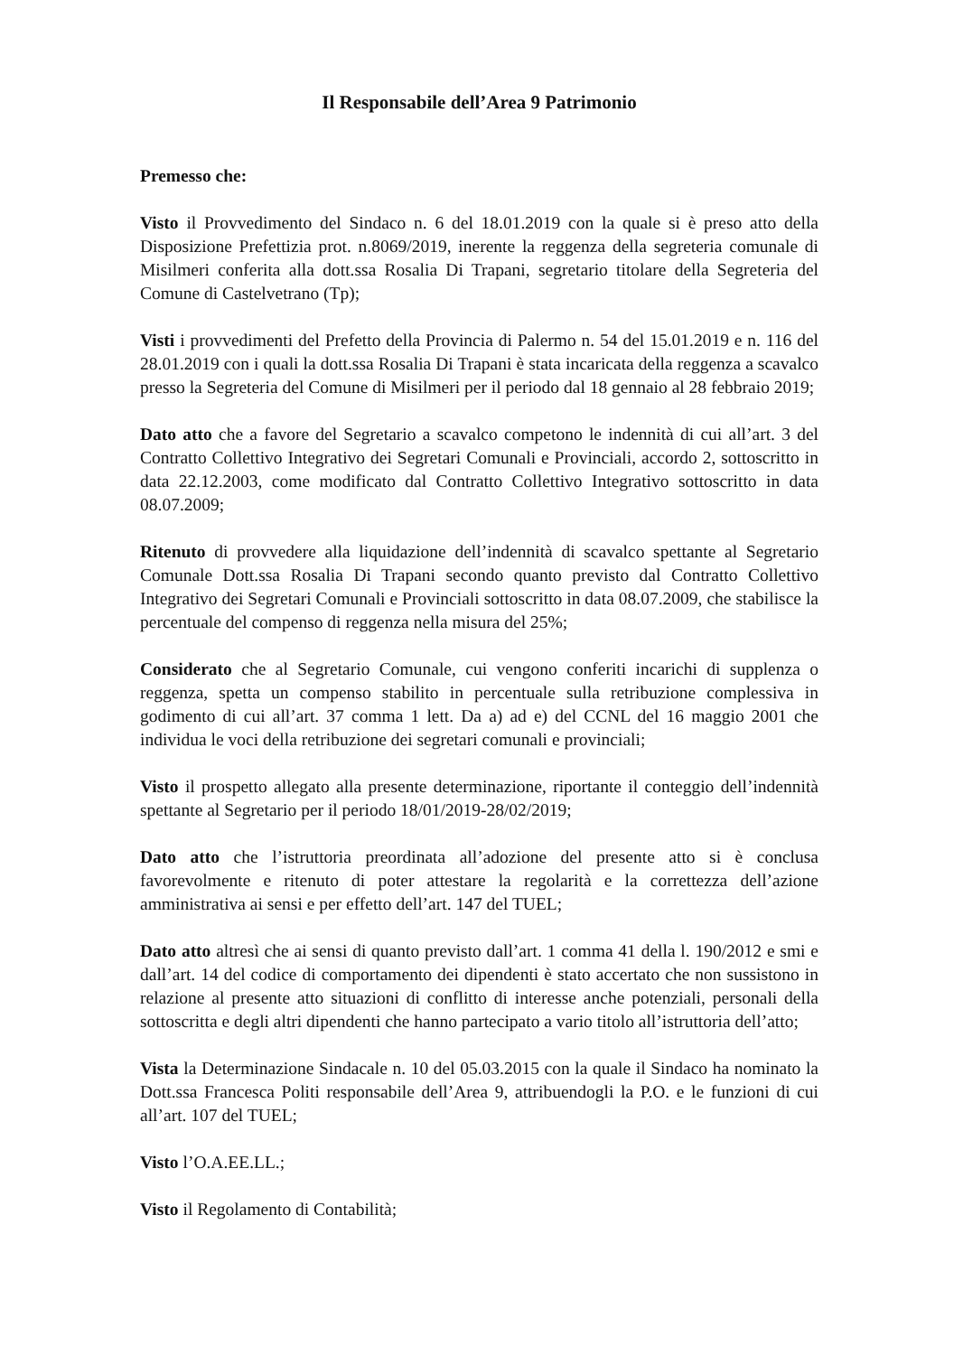Il Responsabile dell’Area 9 Patrimonio
Premesso che:
Visto il Provvedimento del Sindaco n. 6 del 18.01.2019 con la quale si è preso atto della Disposizione Prefettizia prot. n.8069/2019, inerente la reggenza della segreteria comunale di Misilmeri conferita alla dott.ssa Rosalia Di Trapani, segretario titolare della Segreteria del Comune di Castelvetrano (Tp);
Visti i provvedimenti del Prefetto della Provincia di Palermo n. 54 del 15.01.2019 e n. 116 del 28.01.2019 con i quali la dott.ssa Rosalia Di Trapani è stata incaricata della reggenza a scavalco presso la Segreteria del Comune di Misilmeri per il periodo dal 18 gennaio al 28 febbraio 2019;
Dato atto che a favore del Segretario a scavalco competono le indennità di cui all’art. 3 del Contratto Collettivo Integrativo dei Segretari Comunali e Provinciali, accordo 2, sottoscritto in data 22.12.2003, come modificato dal Contratto Collettivo Integrativo sottoscritto in data 08.07.2009;
Ritenuto di provvedere alla liquidazione dell’indennità di scavalco spettante al Segretario Comunale Dott.ssa Rosalia Di Trapani secondo quanto previsto dal Contratto Collettivo Integrativo dei Segretari Comunali e Provinciali sottoscritto in data 08.07.2009, che stabilisce la percentuale del compenso di reggenza nella misura del 25%;
Considerato che al Segretario Comunale, cui vengono conferiti incarichi di supplenza o reggenza, spetta un compenso stabilito in percentuale sulla retribuzione complessiva in godimento di cui all’art. 37 comma 1 lett. Da a) ad e) del CCNL del 16 maggio 2001 che individua le voci della retribuzione dei segretari comunali e provinciali;
Visto il prospetto allegato alla presente determinazione, riportante il conteggio dell’indennità spettante al Segretario per il periodo 18/01/2019-28/02/2019;
Dato atto che l’istruttoria preordinata all’adozione del presente atto si è conclusa favorevolmente e ritenuto di poter attestare la regolarità e la correttezza dell’azione amministrativa ai sensi e per effetto dell’art. 147 del TUEL;
Dato atto altresì che ai sensi di quanto previsto dall’art. 1 comma 41 della l. 190/2012 e smi e dall’art. 14 del codice di comportamento dei dipendenti è stato accertato che non sussistono in relazione al presente atto situazioni di conflitto di interesse anche potenziali, personali della sottoscritta e degli altri dipendenti che hanno partecipato a vario titolo all’istruttoria dell’atto;
Vista la Determinazione Sindacale n. 10 del 05.03.2015 con la quale il Sindaco ha nominato la Dott.ssa Francesca Politi responsabile dell’Area 9, attribuendogli la P.O. e le funzioni di cui all’art. 107 del TUEL;
Visto l’O.A.EE.LL.;
Visto il Regolamento di Contabilità;